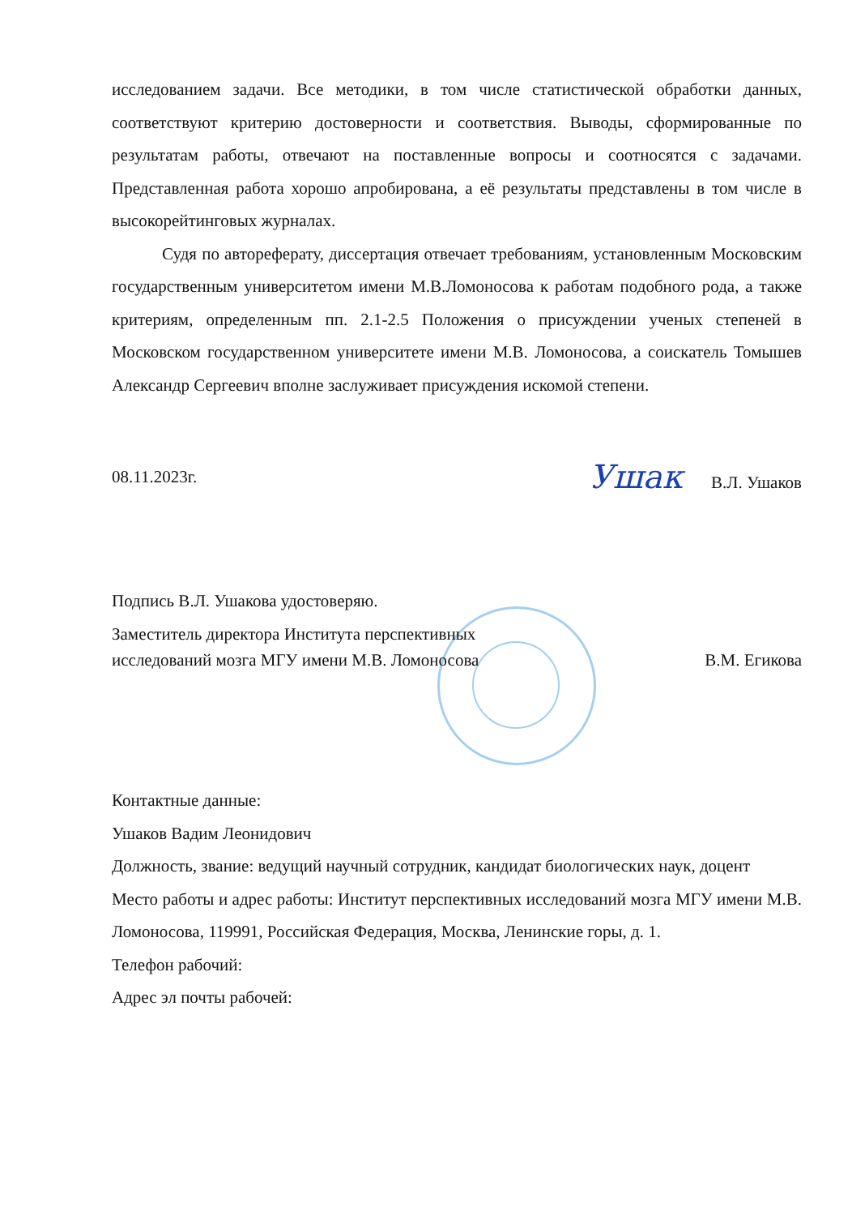исследованием задачи. Все методики, в том числе статистической обработки данных, соответствуют критерию достоверности и соответствия. Выводы, сформированные по результатам работы, отвечают на поставленные вопросы и соотносятся с задачами. Представленная работа хорошо апробирована, а её результаты представлены в том числе в высокорейтинговых журналах.
Судя по автореферату, диссертация отвечает требованиям, установленным Московским государственным университетом имени М.В.Ломоносова к работам подобного рода, а также критериям, определенным пп. 2.1-2.5 Положения о присуждении ученых степеней в Московском государственном университете имени М.В. Ломоносова, а соискатель Томышев Александр Сергеевич вполне заслуживает присуждения искомой степени.
08.11.2023г. Ушак В.Л. Ушаков
Подпись В.Л. Ушакова удостоверяю.
Заместитель директора Института перспективных
исследований мозга МГУ имени М.В. Ломоносова В.М. Егикова
Контактные данные:
Ушаков Вадим Леонидович
Должность, звание: ведущий научный сотрудник, кандидат биологических наук, доцент
Место работы и адрес работы: Институт перспективных исследований мозга МГУ имени М.В. Ломоносова, 119991, Российская Федерация, Москва, Ленинские горы, д. 1.
Телефон рабочий:
Адрес эл почты рабочей: